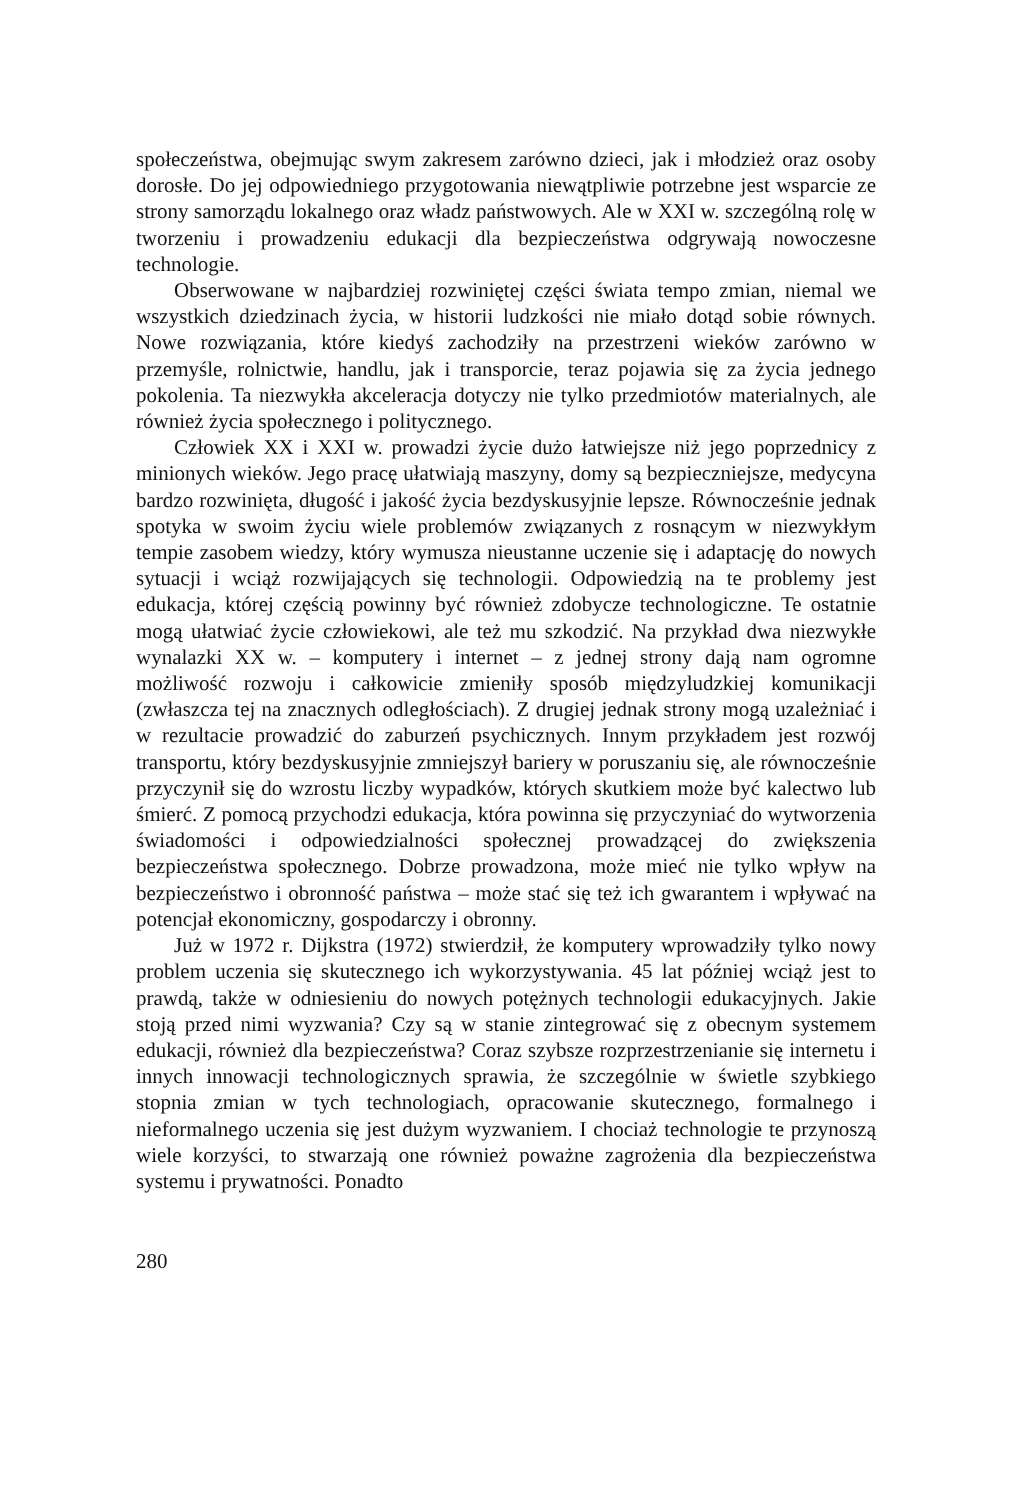społeczeństwa, obejmując swym zakresem zarówno dzieci, jak i młodzież oraz osoby dorosłe. Do jej odpowiedniego przygotowania niewątpliwie potrzebne jest wsparcie ze strony samorządu lokalnego oraz władz państwowych. Ale w XXI w. szczególną rolę w tworzeniu i prowadzeniu edukacji dla bezpieczeństwa odgrywają nowoczesne technologie.
Obserwowane w najbardziej rozwiniętej części świata tempo zmian, niemal we wszystkich dziedzinach życia, w historii ludzkości nie miało dotąd sobie równych. Nowe rozwiązania, które kiedyś zachodziły na przestrzeni wieków zarówno w przemyśle, rolnictwie, handlu, jak i transporcie, teraz pojawia się za życia jednego pokolenia. Ta niezwykła akceleracja dotyczy nie tylko przedmiotów materialnych, ale również życia społecznego i politycznego.
Człowiek XX i XXI w. prowadzi życie dużo łatwiejsze niż jego poprzednicy z minionych wieków. Jego pracę ułatwiają maszyny, domy są bezpieczniejsze, medycyna bardzo rozwinięta, długość i jakość życia bezdyskusyjnie lepsze. Równocześnie jednak spotyka w swoim życiu wiele problemów związanych z rosnącym w niezwykłym tempie zasobem wiedzy, który wymusza nieustanne uczenie się i adaptację do nowych sytuacji i wciąż rozwijających się technologii. Odpowiedzią na te problemy jest edukacja, której częścią powinny być również zdobycze technologiczne. Te ostatnie mogą ułatwiać życie człowiekowi, ale też mu szkodzić. Na przykład dwa niezwykłe wynalazki XX w. – komputery i internet – z jednej strony dają nam ogromne możliwość rozwoju i całkowicie zmieniły sposób międzyludzkiej komunikacji (zwłaszcza tej na znacznych odległościach). Z drugiej jednak strony mogą uzależniać i w rezultacie prowadzić do zaburzeń psychicznych. Innym przykładem jest rozwój transportu, który bezdyskusyjnie zmniejszył bariery w poruszaniu się, ale równocześnie przyczynił się do wzrostu liczby wypadków, których skutkiem może być kalectwo lub śmierć. Z pomocą przychodzi edukacja, która powinna się przyczyniać do wytworzenia świadomości i odpowiedzialności społecznej prowadzącej do zwiększenia bezpieczeństwa społecznego. Dobrze prowadzona, może mieć nie tylko wpływ na bezpieczeństwo i obronność państwa – może stać się też ich gwarantem i wpływać na potencjał ekonomiczny, gospodarczy i obronny.
Już w 1972 r. Dijkstra (1972) stwierdził, że komputery wprowadziły tylko nowy problem uczenia się skutecznego ich wykorzystywania. 45 lat później wciąż jest to prawdą, także w odniesieniu do nowych potężnych technologii edukacyjnych. Jakie stoją przed nimi wyzwania? Czy są w stanie zintegrować się z obecnym systemem edukacji, również dla bezpieczeństwa? Coraz szybsze rozprzestrzenianie się internetu i innych innowacji technologicznych sprawia, że szczególnie w świetle szybkiego stopnia zmian w tych technologiach, opracowanie skutecznego, formalnego i nieformalnego uczenia się jest dużym wyzwaniem. I chociaż technologie te przynoszą wiele korzyści, to stwarzają one również poważne zagrożenia dla bezpieczeństwa systemu i prywatności. Ponadto
280